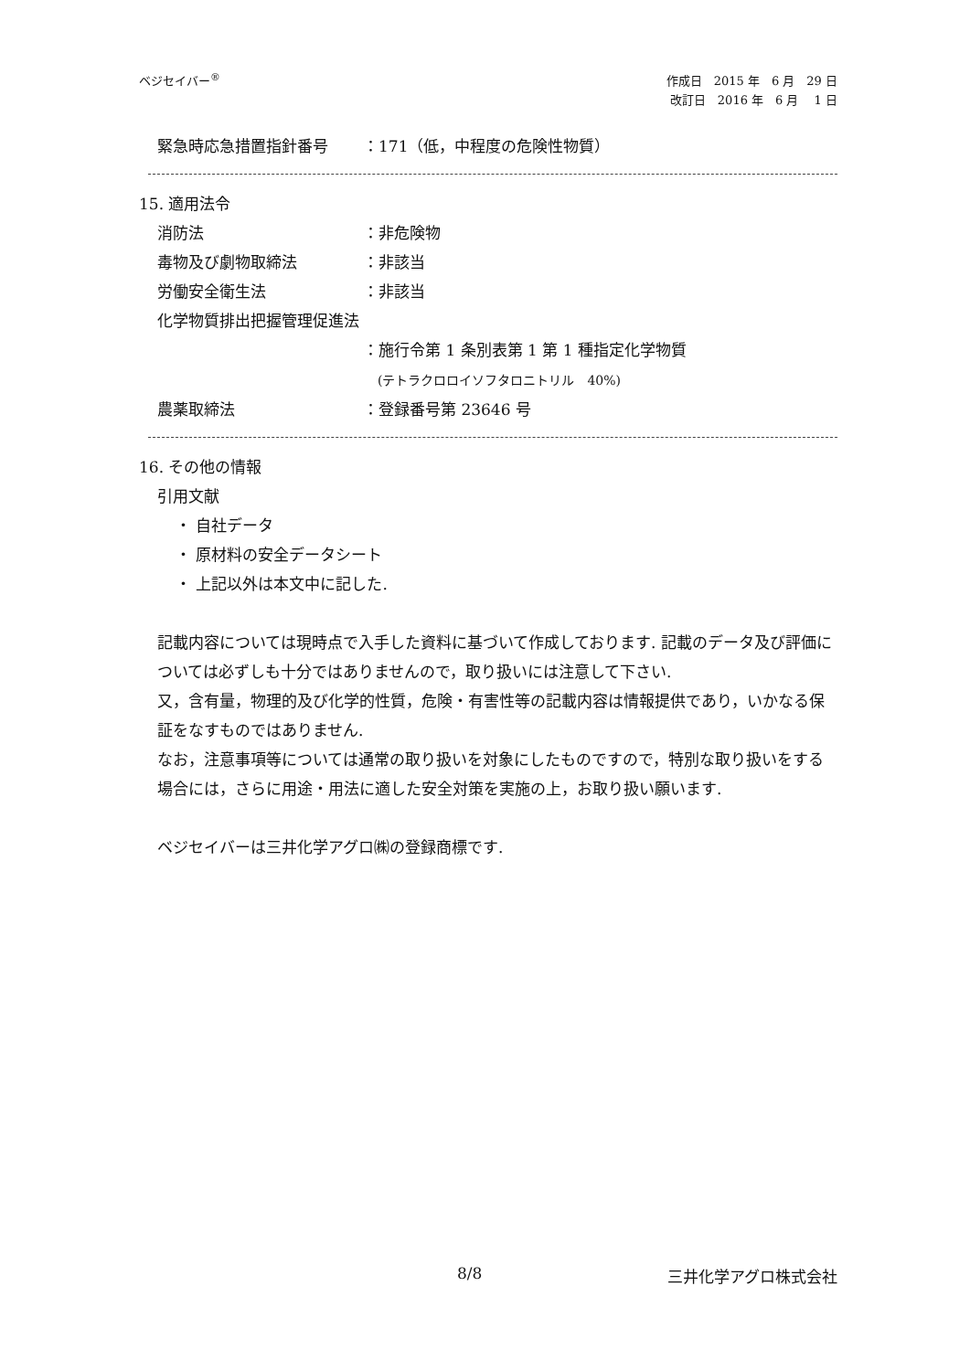ベジセイバー<sup>®</sup>
作成日　2015 年　6 月　29 日
改訂日　2016 年　6 月　 1 日
緊急時応急措置指針番号 ：171（低，中程度の危険性物質）
15. 適用法令
消防法 ：非危険物
毒物及び劇物取締法 ：非該当
労働安全衛生法 ：非該当
化学物質排出把握管理促進法
：施行令第 1 条別表第 1 第 1 種指定化学物質
(テトラクロロイソフタロニトリル　40%)
農薬取締法 ：登録番号第 23646 号
16. その他の情報
引用文献
・ 自社データ
・ 原材料の安全データシート
・ 上記以外は本文中に記した.
記載内容については現時点で入手した資料に基づいて作成しております. 記載のデータ及び評価については必ずしも十分ではありませんので，取り扱いには注意して下さい.
又，含有量，物理的及び化学的性質，危険・有害性等の記載内容は情報提供であり，いかなる保証をなすものではありません.
なお，注意事項等については通常の取り扱いを対象にしたものですので，特別な取り扱いをする場合には，さらに用途・用法に適した安全対策を実施の上，お取り扱い願います.
ベジセイバーは三井化学アグロ㈱の登録商標です.
8/8 三井化学アグロ株式会社